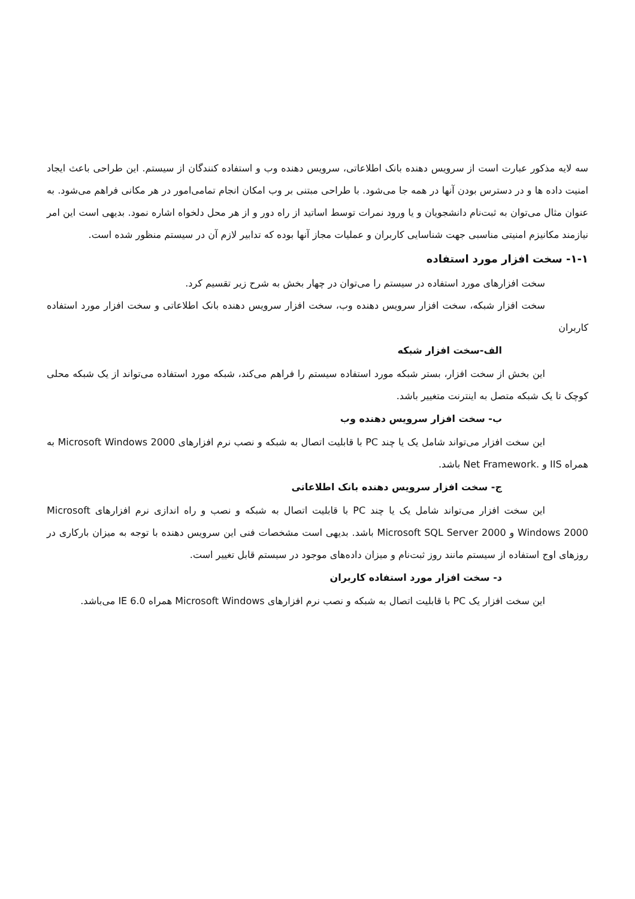سه لایه مذکور عبارت است از سرویس دهنده بانک اطلاعاتی، سرویس دهنده وب و استفاده کنندگان از سیستم. این طراحی باعث ایجاد امنیت داده ها و در دسترس بودن آنها در همه جا می‌شود. با طراحی مبتنی بر وب امکان انجام تمامی‌امور در هر مکانی فراهم می‌شود. به عنوان مثال می‌توان به ثبت‌نام دانشجویان و یا ورود نمرات توسط اساتید از راه دور و از هر محل دلخواه اشاره نمود. بدیهی است این امر نیازمند مکانیزم امنیتی مناسبی جهت شناسایی کاربران و عملیات مجاز آنها بوده که تدابیر لازم آن در سیستم منظور شده است.
۱-۱- سخت افزار مورد استفاده
سخت افزارهای مورد استفاده در سیستم را می‌توان در چهار بخش به شرح زیر تقسیم کرد.
سخت افزار شبکه، سخت افزار سرویس دهنده وب، سخت افزار سرویس دهنده بانک اطلاعاتی و سخت افزار مورد استفاده کاربران
الف-سخت افزار شبکه
این بخش از سخت افزار، بستر شبکه مورد استفاده سیستم را فراهم می‌کند، شبکه مورد استفاده می‌تواند از یک شبکه محلی کوچک تا یک شبکه متصل به اینترنت متغییر باشد.
ب- سخت افزار سرویس دهنده وب
این سخت افزار می‌تواند شامل یک یا چند PC با قابلیت اتصال به شبکه و نصب نرم افزارهای Microsoft Windows 2000 به همراه IIS و .Net Framework باشد.
ج- سخت افزار سرویس دهنده بانک اطلاعاتی
این سخت افزار می‌تواند شامل یک یا چند PC با قابلیت اتصال به شبکه و نصب و راه اندازی نرم افزارهای Microsoft Windows 2000 و Microsoft SQL Server 2000 باشد. بدیهی است مشخصات فنی این سرویس دهنده با توجه به میزان بارکاری در روزهای اوج استفاده از سیستم مانند روز ثبت‌نام و میزان داده‌های موجود در سیستم قابل تغییر است.
د- سخت افزار مورد استفاده کاربران
این سخت افزار یک PC با قابلیت اتصال به شبکه و نصب نرم افزارهای Microsoft Windows همراه IE 6.0 می‌باشد.